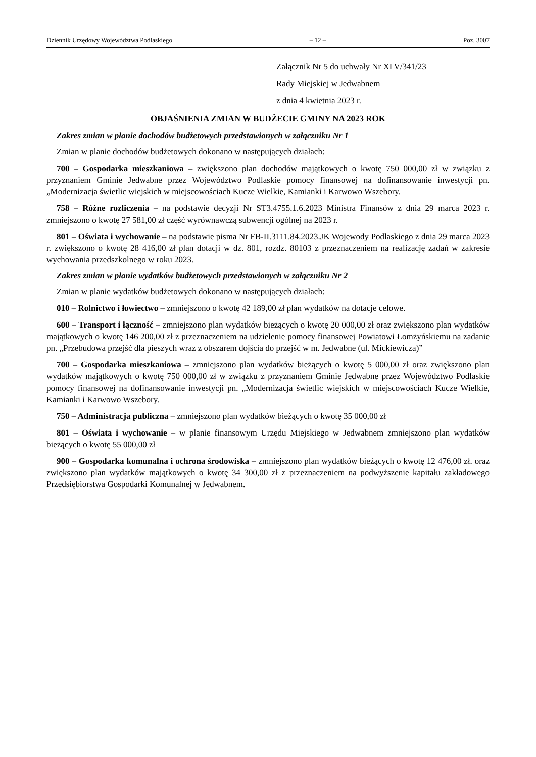Dziennik Urzędowy Województwa Podlaskiego – 12 – Poz. 3007
Załącznik Nr 5 do uchwały Nr XLV/341/23
Rady Miejskiej w Jedwabnem
z dnia 4 kwietnia 2023 r.
OBJAŚNIENIA ZMIAN W BUDŻECIE GMINY NA 2023 ROK
Zakres zmian w planie dochodów budżetowych przedstawionych w załączniku Nr 1
Zmian w planie dochodów budżetowych dokonano w następujących działach:
700 – Gospodarka mieszkaniowa – zwiększono plan dochodów majątkowych o kwotę 750 000,00 zł w związku z przyznaniem Gminie Jedwabne przez Województwo Podlaskie pomocy finansowej na dofinansowanie inwestycji pn. „Modernizacja świetlic wiejskich w miejscowościach Kucze Wielkie, Kamianki i Karwowo Wszebory.
758 – Różne rozliczenia – na podstawie decyzji Nr ST3.4755.1.6.2023 Ministra Finansów z dnia 29 marca 2023 r. zmniejszono o kwotę 27 581,00 zł część wyrównawczą subwencji ogólnej na 2023 r.
801 – Oświata i wychowanie – na podstawie pisma Nr FB-II.3111.84.2023.JK Wojewody Podlaskiego z dnia 29 marca 2023 r. zwiększono o kwotę 28 416,00 zł plan dotacji w dz. 801, rozdz. 80103 z przeznaczeniem na realizację zadań w zakresie wychowania przedszkolnego w roku 2023.
Zakres zmian w planie wydatków budżetowych przedstawionych w załączniku Nr 2
Zmian w planie wydatków budżetowych dokonano w następujących działach:
010 – Rolnictwo i łowiectwo – zmniejszono o kwotę 42 189,00 zł plan wydatków na dotacje celowe.
600 – Transport i łączność – zmniejszono plan wydatków bieżących o kwotę 20 000,00 zł oraz zwiększono plan wydatków majątkowych o kwotę 146 200,00 zł z przeznaczeniem na udzielenie pomocy finansowej Powiatowi Łomżyńskiemu na zadanie pn. „Przebudowa przejść dla pieszych wraz z obszarem dojścia do przejść w m. Jedwabne (ul. Mickiewicza)”
700 – Gospodarka mieszkaniowa – zmniejszono plan wydatków bieżących o kwotę 5 000,00 zł oraz zwiększono plan wydatków majątkowych o kwotę 750 000,00 zł w związku z przyznaniem Gminie Jedwabne przez Województwo Podlaskie pomocy finansowej na dofinansowanie inwestycji pn. „Modernizacja świetlic wiejskich w miejscowościach Kucze Wielkie, Kamianki i Karwowo Wszebory.
750 – Administracja publiczna – zmniejszono plan wydatków bieżących o kwotę 35 000,00 zł
801 – Oświata i wychowanie – w planie finansowym Urzędu Miejskiego w Jedwabnem zmniejszono plan wydatków bieżących o kwotę 55 000,00 zł
900 – Gospodarka komunalna i ochrona środowiska – zmniejszono plan wydatków bieżących o kwotę 12 476,00 zł. oraz zwiększono plan wydatków majątkowych o kwotę 34 300,00 zł z przeznaczeniem na podwyższenie kapitału zakładowego Przedsiębiorstwa Gospodarki Komunalnej w Jedwabnem.